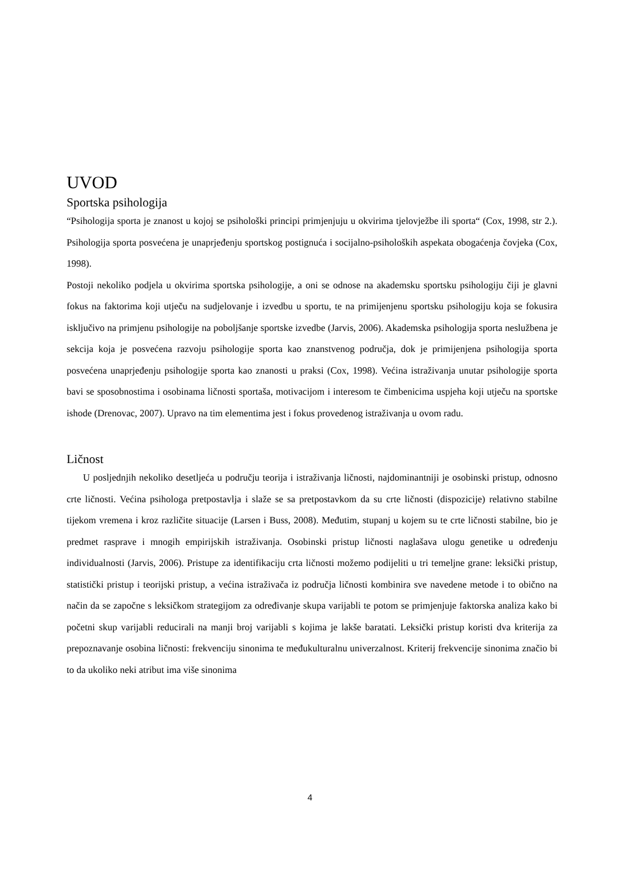UVOD
Sportska psihologija
“Psihologija sporta je znanost u kojoj se psihološki principi primjenjuju u okvirima tjelovježbe ili sporta“ (Cox, 1998, str 2.). Psihologija sporta posvećena je unaprjeđenju sportskog postignuća i socijalno-psiholoških aspekata obogaćenja čovjeka (Cox, 1998).
Postoji nekoliko podjela u okvirima sportska psihologije, a oni se odnose na akademsku sportsku psihologiju čiji je glavni fokus na faktorima koji utječu na sudjelovanje i izvedbu u sportu, te na primijenjenu sportsku psihologiju koja se fokusira isključivo na primjenu psihologije na poboljšanje sportske izvedbe (Jarvis, 2006). Akademska psihologija sporta neslužbena je sekcija koja je posvećena razvoju psihologije sporta kao znanstvenog područja, dok je primijenjena psihologija sporta posvećena unaprjeđenju psihologije sporta kao znanosti u praksi (Cox, 1998). Većina istraživanja unutar psihologije sporta bavi se sposobnostima i osobinama ličnosti sportaša, motivacijom i interesom te čimbenicima uspjeha koji utječu na sportske ishode (Drenovac, 2007). Upravo na tim elementima jest i fokus provedenog istraživanja u ovom radu.
Ličnost
U posljednjih nekoliko desetljeća u području teorija i istraživanja ličnosti, najdominantniji je osobinski pristup, odnosno crte ličnosti. Većina psihologa pretpostavlja i slaže se sa pretpostavkom da su crte ličnosti (dispozicije) relativno stabilne tijekom vremena i kroz različite situacije (Larsen i Buss, 2008). Međutim, stupanj u kojem su te crte ličnosti stabilne, bio je predmet rasprave i mnogih empirijskih istraživanja. Osobinski pristup ličnosti naglašava ulogu genetike u određenju individualnosti (Jarvis, 2006). Pristupe za identifikaciju crta ličnosti možemo podijeliti u tri temeljne grane: leksički pristup, statistički pristup i teorijski pristup, a većina istraživača iz područja ličnosti kombinira sve navedene metode i to obično na način da se započne s leksičkom strategijom za određivanje skupa varijabli te potom se primjenjuje faktorska analiza kako bi početni skup varijabli reducirali na manji broj varijabli s kojima je lakše baratati. Leksički pristup koristi dva kriterija za prepoznavanje osobina ličnosti: frekvenciju sinonima te međukulturalnu univerzalnost. Kriterij frekvencije sinonima značio bi to da ukoliko neki atribut ima više sinonima
4